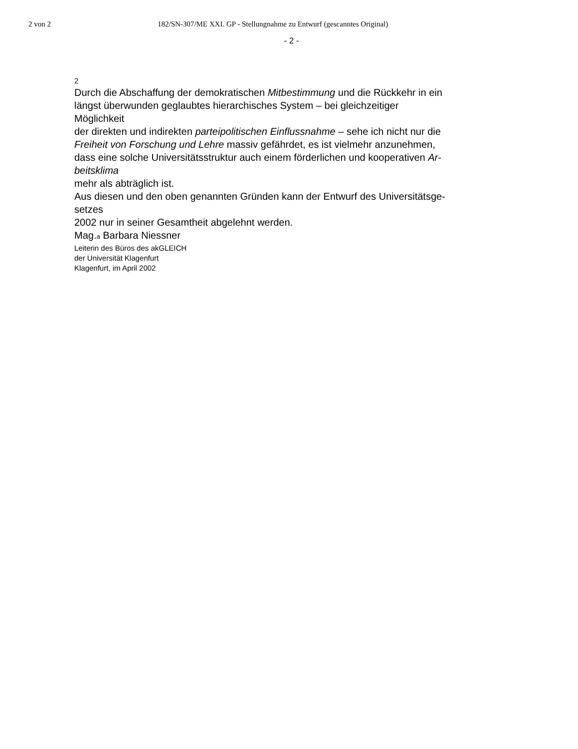2 von 2 182/SN-307/ME XXI. GP - Stellungnahme zu Entwurf (gescanntes Original)
- 2 -
2
Durch die Abschaffung der demokratischen Mitbestimmung und die Rückkehr in ein
längst überwunden geglaubtes hierarchisches System – bei gleichzeitiger
Möglichkeit
der direkten und indirekten parteipolitischen Einflussnahme – sehe ich nicht nur die
Freiheit von Forschung und Lehre massiv gefährdet, es ist vielmehr anzunehmen,
dass eine solche Universitätsstruktur auch einem förderlichen und kooperativen Ar-
beitsklima
mehr als abträglich ist.
Aus diesen und den oben genannten Gründen kann der Entwurf des Universitätsge-
setzes
2002 nur in seiner Gesamtheit abgelehnt werden.
Mag.a Barbara Niessner
Leiterin des Büros des akGLEICH
der Universität Klagenfurt
Klagenfurt, im April 2002